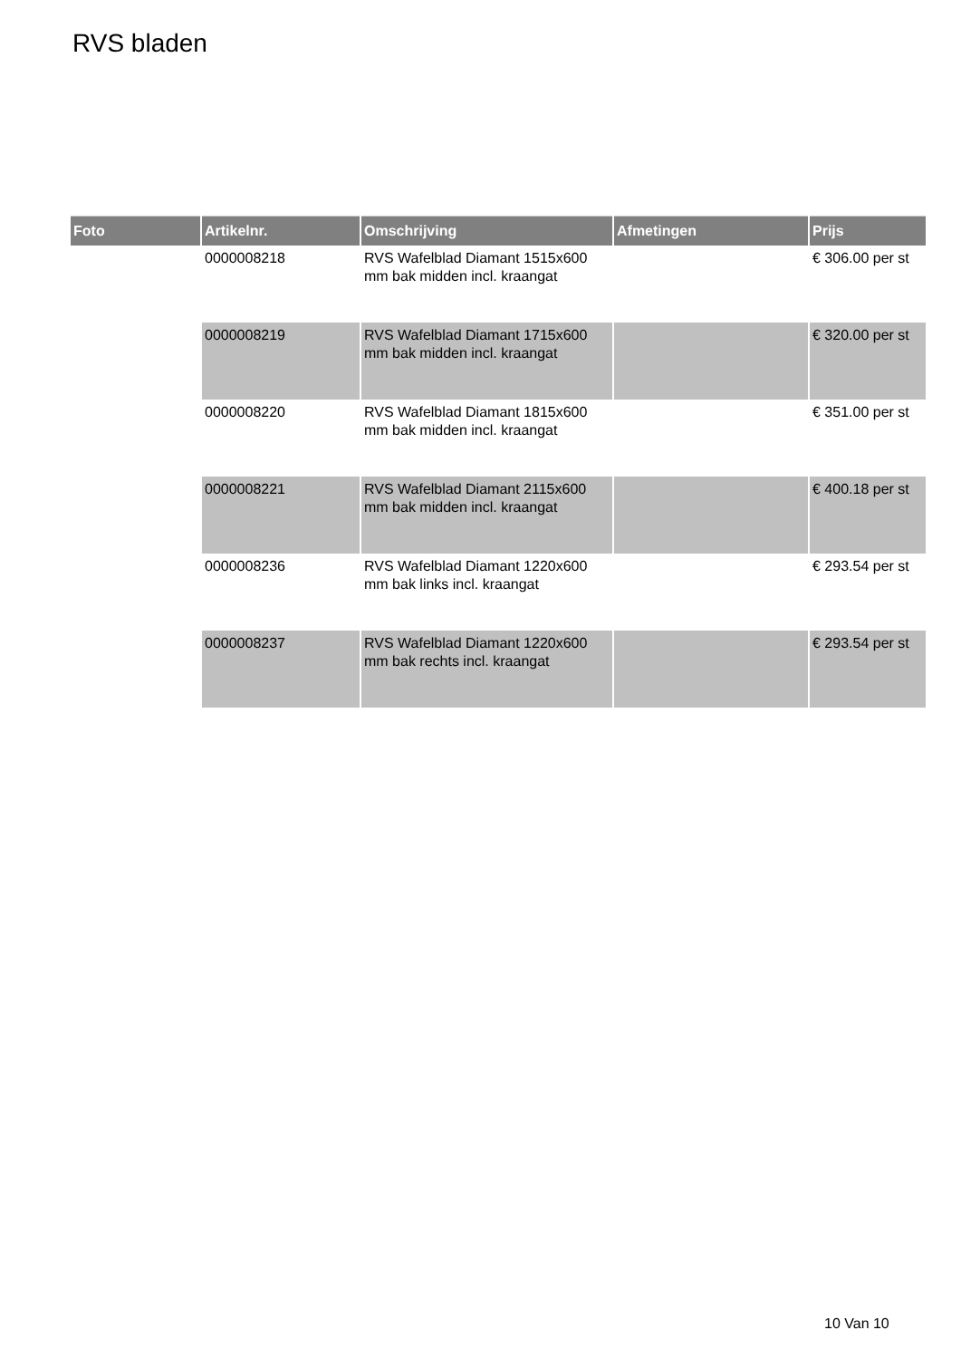RVS bladen
| Foto | Artikelnr. | Omschrijving | Afmetingen | Prijs |
| --- | --- | --- | --- | --- |
| | 0000008218 | RVS Wafelblad Diamant 1515x600 mm bak midden incl. kraangat | | € 306.00 per st |
| | 0000008219 | RVS Wafelblad Diamant 1715x600 mm bak midden incl. kraangat | | € 320.00 per st |
| | 0000008220 | RVS Wafelblad Diamant 1815x600 mm bak midden incl. kraangat | | € 351.00 per st |
| | 0000008221 | RVS Wafelblad Diamant 2115x600 mm bak midden incl. kraangat | | € 400.18 per st |
| | 0000008236 | RVS Wafelblad Diamant 1220x600 mm bak links incl. kraangat | | € 293.54 per st |
| | 0000008237 | RVS Wafelblad Diamant 1220x600 mm bak rechts incl. kraangat | | € 293.54 per st |
10 Van 10